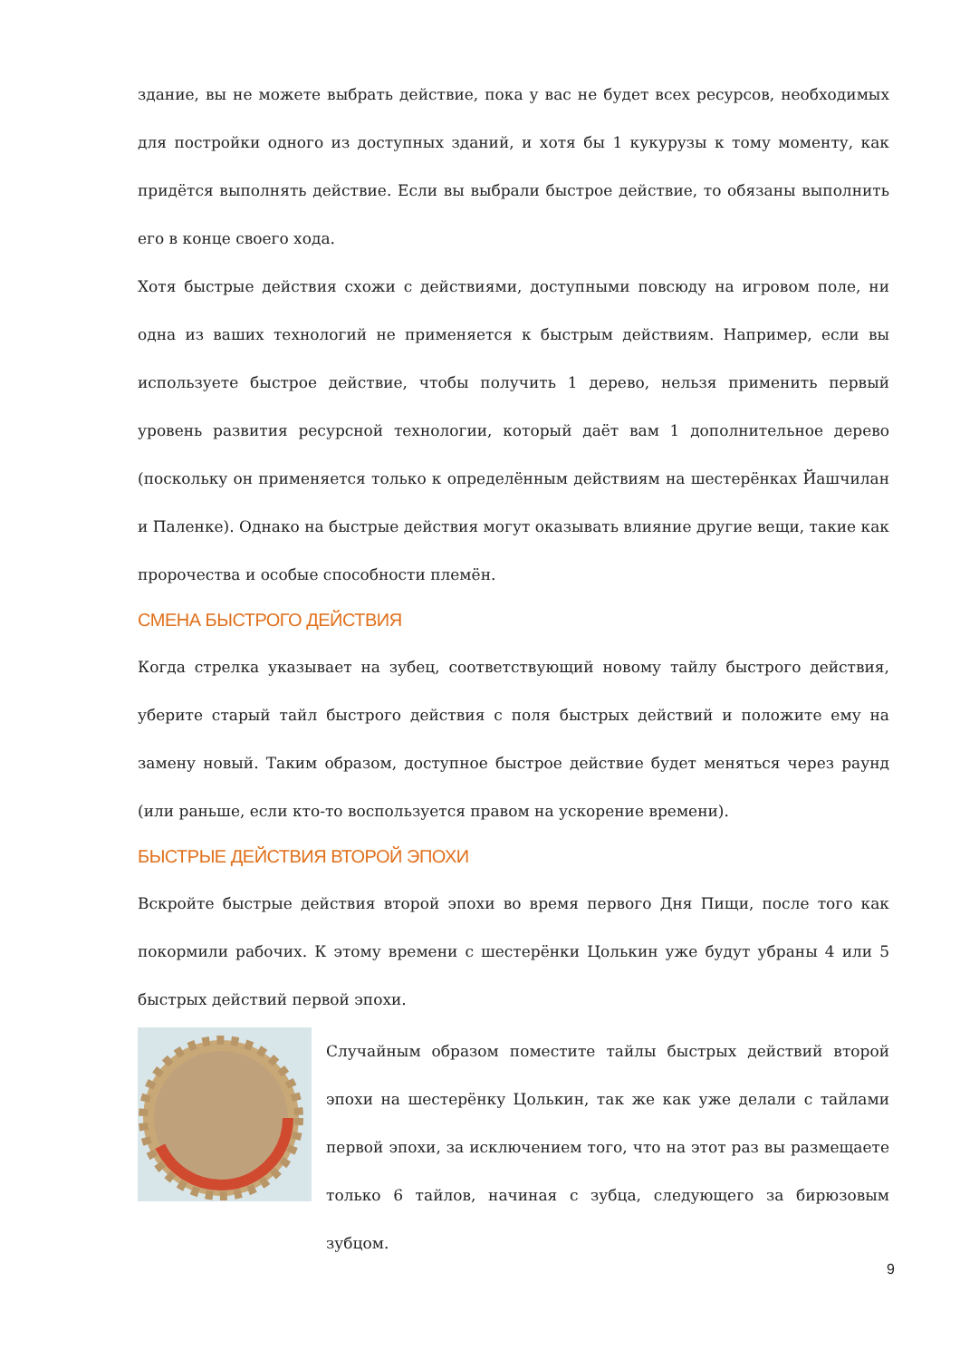здание, вы не можете выбрать действие, пока у вас не будет всех ресурсов, необходимых для постройки одного из доступных зданий, и хотя бы 1 кукурузы к тому моменту, как придётся выполнять действие. Если вы выбрали быстрое действие, то обязаны выполнить его в конце своего хода.
Хотя быстрые действия схожи с действиями, доступными повсюду на игровом поле, ни одна из ваших технологий не применяется к быстрым действиям. Например, если вы используете быстрое действие, чтобы получить 1 дерево, нельзя применить первый уровень развития ресурсной технологии, который даёт вам 1 дополнительное дерево (поскольку он применяется только к определённым действиям на шестерёнках Йашчилан и Паленке). Однако на быстрые действия могут оказывать влияние другие вещи, такие как пророчества и особые способности племён.
СМЕНА БЫСТРОГО ДЕЙСТВИЯ
Когда стрелка указывает на зубец, соответствующий новому тайлу быстрого действия, уберите старый тайл быстрого действия с поля быстрых действий и положите ему на замену новый. Таким образом, доступное быстрое действие будет меняться через раунд (или раньше, если кто-то воспользуется правом на ускорение времени).
БЫСТРЫЕ ДЕЙСТВИЯ ВТОРОЙ ЭПОХИ
Вскройте быстрые действия второй эпохи во время первого Дня Пищи, после того как покормили рабочих. К этому времени с шестерёнки Цолькин уже будут убраны 4 или 5 быстрых действий первой эпохи.
Случайным образом поместите тайлы быстрых действий второй эпохи на шестерёнку Цолькин, так же как уже делали с тайлами первой эпохи, за исключением того, что на этот раз вы размещаете только 6 тайлов, начиная с зубца, следующего за бирюзовым зубцом.
9